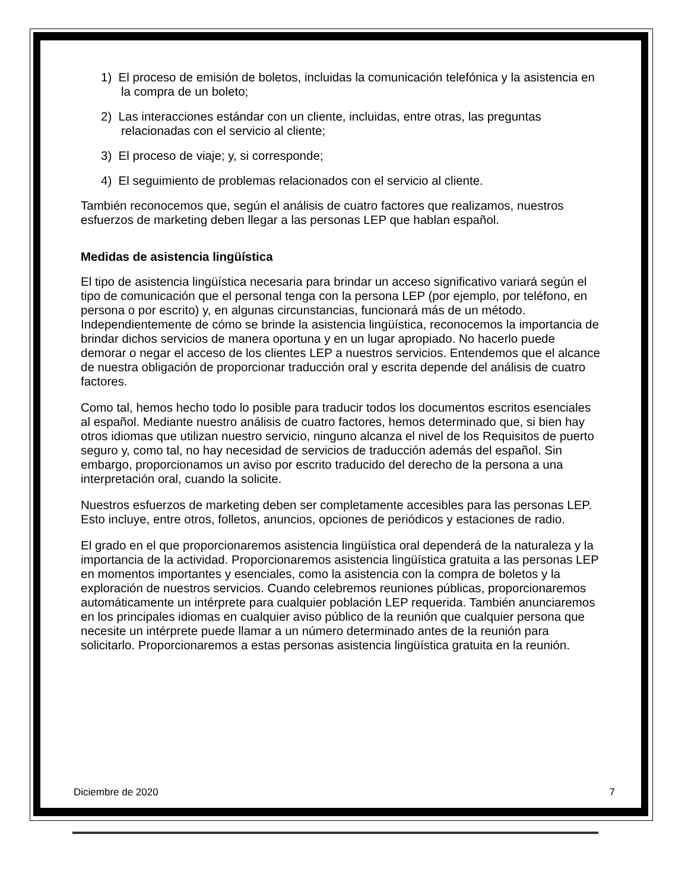1) El proceso de emisión de boletos, incluidas la comunicación telefónica y la asistencia en la compra de un boleto;
2) Las interacciones estándar con un cliente, incluidas, entre otras, las preguntas relacionadas con el servicio al cliente;
3) El proceso de viaje; y, si corresponde;
4) El seguimiento de problemas relacionados con el servicio al cliente.
También reconocemos que, según el análisis de cuatro factores que realizamos, nuestros esfuerzos de marketing deben llegar a las personas LEP que hablan español.
Medidas de asistencia lingüística
El tipo de asistencia lingüística necesaria para brindar un acceso significativo variará según el tipo de comunicación que el personal tenga con la persona LEP (por ejemplo, por teléfono, en persona o por escrito) y, en algunas circunstancias, funcionará más de un método. Independientemente de cómo se brinde la asistencia lingüística, reconocemos la importancia de brindar dichos servicios de manera oportuna y en un lugar apropiado. No hacerlo puede demorar o negar el acceso de los clientes LEP a nuestros servicios. Entendemos que el alcance de nuestra obligación de proporcionar traducción oral y escrita depende del análisis de cuatro factores.
Como tal, hemos hecho todo lo posible para traducir todos los documentos escritos esenciales al español. Mediante nuestro análisis de cuatro factores, hemos determinado que, si bien hay otros idiomas que utilizan nuestro servicio, ninguno alcanza el nivel de los Requisitos de puerto seguro y, como tal, no hay necesidad de servicios de traducción además del español. Sin embargo, proporcionamos un aviso por escrito traducido del derecho de la persona a una interpretación oral, cuando la solicite.
Nuestros esfuerzos de marketing deben ser completamente accesibles para las personas LEP. Esto incluye, entre otros, folletos, anuncios, opciones de periódicos y estaciones de radio.
El grado en el que proporcionaremos asistencia lingüística oral dependerá de la naturaleza y la importancia de la actividad. Proporcionaremos asistencia lingüística gratuita a las personas LEP en momentos importantes y esenciales, como la asistencia con la compra de boletos y la exploración de nuestros servicios. Cuando celebremos reuniones públicas, proporcionaremos automáticamente un intérprete para cualquier población LEP requerida. También anunciaremos en los principales idiomas en cualquier aviso público de la reunión que cualquier persona que necesite un intérprete puede llamar a un número determinado antes de la reunión para solicitarlo. Proporcionaremos a estas personas asistencia lingüística gratuita en la reunión.
Diciembre de 2020 7